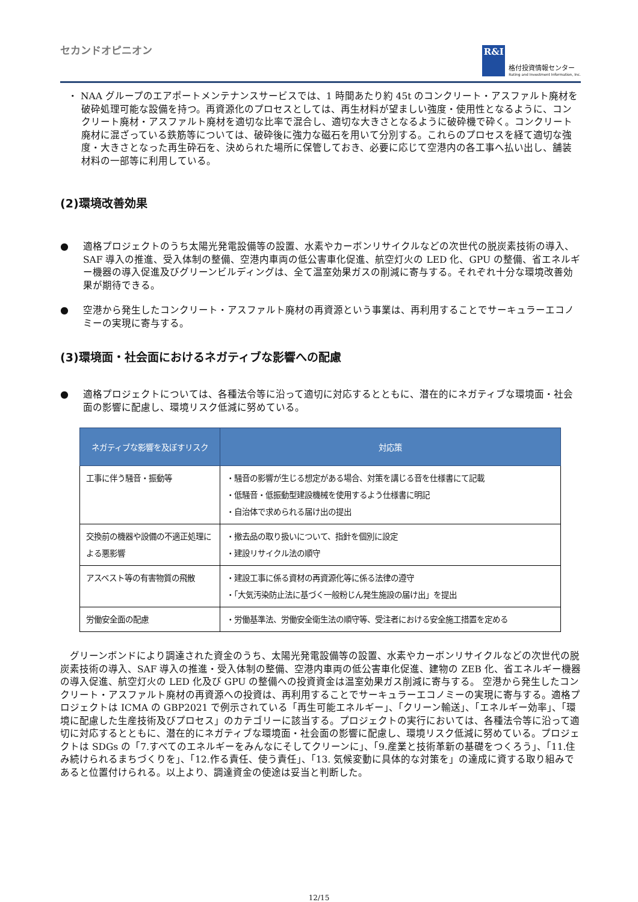セカンドオピニオン
R&I
格付投資情報センター
Rating and Investment Information, Inc.
・ NAA グループのエアポートメンテナンスサービスでは、1 時間あたり約 45t のコンクリート・アスファルト廃材を破砕処理可能な設備を持つ。再資源化のプロセスとしては、再生材料が望ましい強度・使用性となるように、コンクリート廃材・アスファルト廃材を適切な比率で混合し、適切な大きさとなるように破砕機で砕く。コンクリート廃材に混ざっている鉄筋等については、破砕後に強力な磁石を用いて分別する。これらのプロセスを経て適切な強度・大きさとなった再生砕石を、決められた場所に保管しておき、必要に応じて空港内の各工事へ払い出し、舗装材料の一部等に利用している。
(2)環境改善効果
●
適格プロジェクトのうち太陽光発電設備等の設置、水素やカーボンリサイクルなどの次世代の脱炭素技術の導入、SAF 導入の推進、受入体制の整備、空港内車両の低公害車化促進、航空灯火の LED 化、GPU の整備、省エネルギー機器の導入促進及びグリーンビルディングは、全て温室効果ガスの削減に寄与する。それぞれ十分な環境改善効果が期待できる。
●
空港から発生したコンクリート・アスファルト廃材の再資源という事業は、再利用することでサーキュラーエコノミーの実現に寄与する。
(3)環境面・社会面におけるネガティブな影響への配慮
●
適格プロジェクトについては、各種法令等に沿って適切に対応するとともに、潜在的にネガティブな環境面・社会面の影響に配慮し、環境リスク低減に努めている。
| ネガティブな影響を及ぼすリスク | 対応策 |
| --- | --- |
| 工事に伴う騒音・振動等 | ・騒音の影響が生じる想定がある場合、対策を講じる音を仕様書にて記載 ・低騒音・低振動型建設機械を使用するよう仕様書に明記 ・自治体で求められる届け出の提出 |
| 交換前の機器や設備の不適正処理による悪影響 | ・撤去品の取り扱いについて、指針を個別に設定 ・建設リサイクル法の順守 |
| アスベスト等の有害物質の飛散 | ・建設工事に係る資材の再資源化等に係る法律の遵守 ・「大気汚染防止法に基づく一般粉じん発生施設の届け出」を提出 |
| 労働安全面の配慮 | ・労働基準法、労働安全衛生法の順守等、受注者における安全施工措置を定める |
　グリーンボンドにより調達された資金のうち、太陽光発電設備等の設置、水素やカーボンリサイクルなどの次世代の脱炭素技術の導入、SAF 導入の推進・受入体制の整備、空港内車両の低公害車化促進、建物の ZEB 化、省エネルギー機器の導入促進、航空灯火の LED 化及び GPU の整備への投資資金は温室効果ガス削減に寄与する。 空港から発生したコンクリート・アスファルト廃材の再資源への投資は、再利用することでサーキュラーエコノミーの実現に寄与する。適格プロジェクトは ICMA の GBP2021 で例示されている「再生可能エネルギー」、「クリーン輸送」、「エネルギー効率」、「環境に配慮した生産技術及びプロセス」のカテゴリーに該当する。プロジェクトの実行においては、各種法令等に沿って適切に対応するとともに、潜在的にネガティブな環境面・社会面の影響に配慮し、環境リスク低減に努めている。プロジェクトは SDGs の「7.すべてのエネルギーをみんなにそしてクリーンに」、「9.産業と技術革新の基礎をつくろう」、「11.住み続けられるまちづくりを」、「12.作る責任、使う責任」、「13. 気候変動に具体的な対策を」の達成に資する取り組みであると位置付けられる。以上より、調達資金の使途は妥当と判断した。
12/15